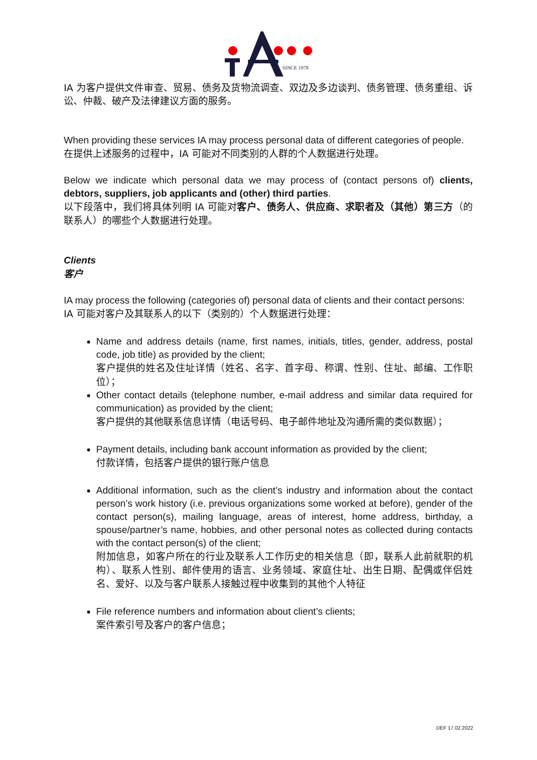SINCE 1978
IA 为客户提供文件审查、贸易、债务及货物流调查、双边及多边谈判、债务管理、债务重组、诉讼、仲裁、破产及法律建议方面的服务。
When providing these services IA may process personal data of different categories of people.
在提供上述服务的过程中，IA 可能对不同类别的人群的个人数据进行处理。
Below we indicate which personal data we may process of (contact persons of) clients, debtors, suppliers, job applicants and (other) third parties.
以下段落中，我们将具体列明 IA 可能对客户、债务人、供应商、求职者及（其他）第三方（的联系人）的哪些个人数据进行处理。
Clients
客户
IA may process the following (categories of) personal data of clients and their contact persons:
IA 可能对客户及其联系人的以下（类别的）个人数据进行处理：
Name and address details (name, first names, initials, titles, gender, address, postal code, job title) as provided by the client;
客户提供的姓名及住址详情（姓名、名字、首字母、称谓、性别、住址、邮编、工作职位）；
Other contact details (telephone number, e-mail address and similar data required for communication) as provided by the client;
客户提供的其他联系信息详情（电话号码、电子邮件地址及沟通所需的类似数据）；
Payment details, including bank account information as provided by the client;
付款详情，包括客户提供的银行账户信息
Additional information, such as the client’s industry and information about the contact person’s work history (i.e. previous organizations some worked at before), gender of the contact person(s), mailing language, areas of interest, home address, birthday, a spouse/partner’s name, hobbies, and other personal notes as collected during contacts with the contact person(s) of the client;
附加信息，如客户所在的行业及联系人工作历史的相关信息（即，联系人此前就职的机构）、联系人性别、邮件使用的语言、业务领域、家庭住址、出生日期、配偶或伴侣姓名、爱好、以及与客户联系人接触过程中收集到的其他个人特征
File reference numbers and information about client’s clients;
案件索引号及客户的客户信息；
DEF 17.02.2022